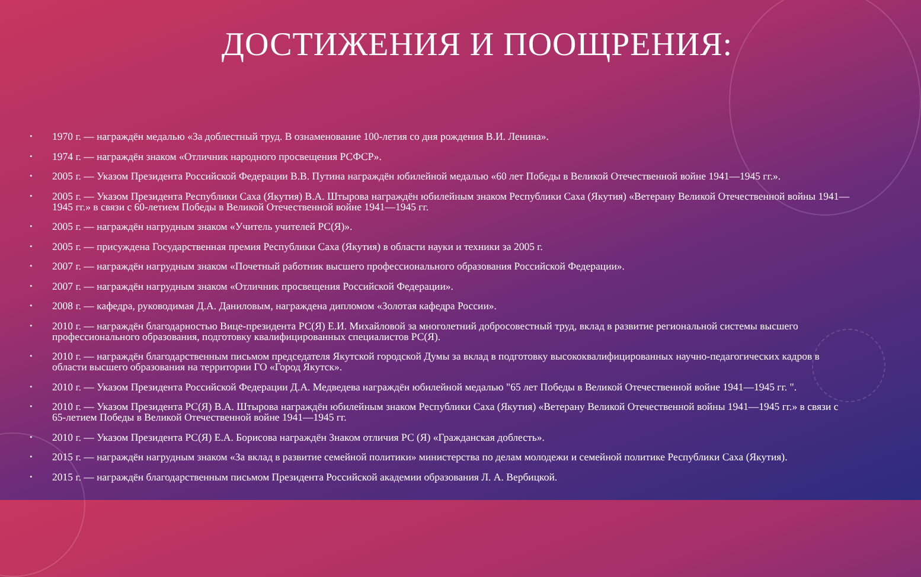ДОСТИЖЕНИЯ И ПООЩРЕНИЯ:
• 1970 г. — награждён медалью «За доблестный труд. В ознаменование 100-летия со дня рождения В.И. Ленина».
• 1974 г. — награждён знаком «Отличник народного просвещения РСФСР».
• 2005 г. — Указом Президента Российской Федерации В.В. Путина награждён юбилейной медалью «60 лет Победы в Великой Отечественной войне 1941—1945 гг.».
• 2005 г. — Указом Президента Республики Саха (Якутия) В.А. Штырова награждён юбилейным знаком Республики Саха (Якутия) «Ветерану Великой Отечественной войны 1941—1945 гг.» в связи с 60-летием Победы в Великой Отечественной войне 1941—1945 гг.
• 2005 г. — награждён нагрудным знаком «Учитель учителей РС(Я)».
• 2005 г. — присуждена Государственная премия Республики Саха (Якутия) в области науки и техники за 2005 г.
• 2007 г. — награждён нагрудным знаком «Почетный работник высшего профессионального образования Российской Федерации».
• 2007 г. — награждён нагрудным знаком «Отличник просвещения Российской Федерации».
• 2008 г. — кафедра, руководимая Д.А. Даниловым, награждена дипломом «Золотая кафедра России».
• 2010 г. — награждён благодарностью Вице-президента РС(Я) Е.И. Михайловой за многолетний добросовестный труд, вклад в развитие региональной системы высшего профессионального образования, подготовку квалифицированных специалистов РС(Я).
• 2010 г. — награждён благодарственным письмом председателя Якутской городской Думы за вклад в подготовку высококвалифицированных научно-педагогических кадров в области высшего образования на территории ГО «Город Якутск».
• 2010 г. — Указом Президента Российской Федерации Д.А. Медведева награждён юбилейной медалью "65 лет Победы в Великой Отечественной войне 1941—1945 гг. ".
• 2010 г. — Указом Президента РС(Я) В.А. Штырова награждён юбилейным знаком Республики Саха (Якутия) «Ветерану Великой Отечественной войны 1941—1945 гг.» в связи с 65-летием Победы в Великой Отечественной войне 1941—1945 гг.
• 2010 г. — Указом Президента РС(Я) Е.А. Борисова награждён Знаком отличия РС (Я) «Гражданская доблесть».
• 2015 г. — награждён нагрудным знаком «За вклад в развитие семейной политики» министерства по делам молодежи и семейной политике Республики Саха (Якутия).
• 2015 г. — награждён благодарственным письмом Президента Российской академии образования Л. А. Вербицкой.